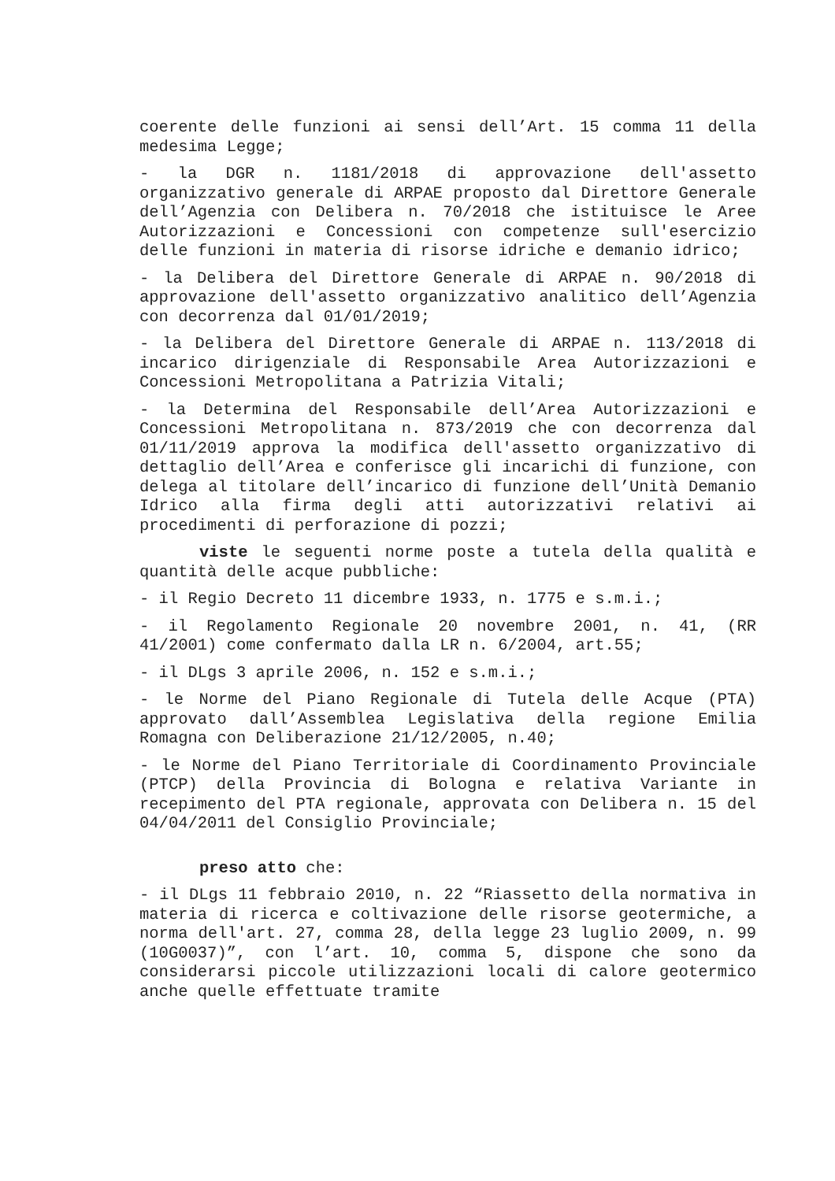coerente delle funzioni ai sensi dell’Art. 15 comma 11 della medesima Legge;
- la DGR n. 1181/2018 di approvazione dell'assetto organizzativo generale di ARPAE proposto dal Direttore Generale dell’Agenzia con Delibera n. 70/2018 che istituisce le Aree Autorizzazioni e Concessioni con competenze sull'esercizio delle funzioni in materia di risorse idriche e demanio idrico;
- la Delibera del Direttore Generale di ARPAE n. 90/2018 di approvazione dell'assetto organizzativo analitico dell’Agenzia con decorrenza dal 01/01/2019;
- la Delibera del Direttore Generale di ARPAE n. 113/2018 di incarico dirigenziale di Responsabile Area Autorizzazioni e Concessioni Metropolitana a Patrizia Vitali;
- la Determina del Responsabile dell’Area Autorizzazioni e Concessioni Metropolitana n. 873/2019 che con decorrenza dal 01/11/2019 approva la modifica dell'assetto organizzativo di dettaglio dell’Area e conferisce gli incarichi di funzione, con delega al titolare dell’incarico di funzione dell’Unità Demanio Idrico alla firma degli atti autorizzativi relativi ai procedimenti di perforazione di pozzi;
viste le seguenti norme poste a tutela della qualità e quantità delle acque pubbliche:
- il Regio Decreto 11 dicembre 1933, n. 1775 e s.m.i.;
- il Regolamento Regionale 20 novembre 2001, n. 41, (RR 41/2001) come confermato dalla LR n. 6/2004, art.55;
- il DLgs 3 aprile 2006, n. 152 e s.m.i.;
- le Norme del Piano Regionale di Tutela delle Acque (PTA) approvato dall’Assemblea Legislativa della regione Emilia Romagna con Deliberazione 21/12/2005, n.40;
- le Norme del Piano Territoriale di Coordinamento Provinciale (PTCP) della Provincia di Bologna e relativa Variante in recepimento del PTA regionale, approvata con Delibera n. 15 del 04/04/2011 del Consiglio Provinciale;
preso atto che:
- il DLgs 11 febbraio 2010, n. 22 “Riassetto della normativa in materia di ricerca e coltivazione delle risorse geotermiche, a norma dell'art. 27, comma 28, della legge 23 luglio 2009, n. 99 (10G0037)”, con l’art. 10, comma 5, dispone che sono da considerarsi piccole utilizzazioni locali di calore geotermico anche quelle effettuate tramite